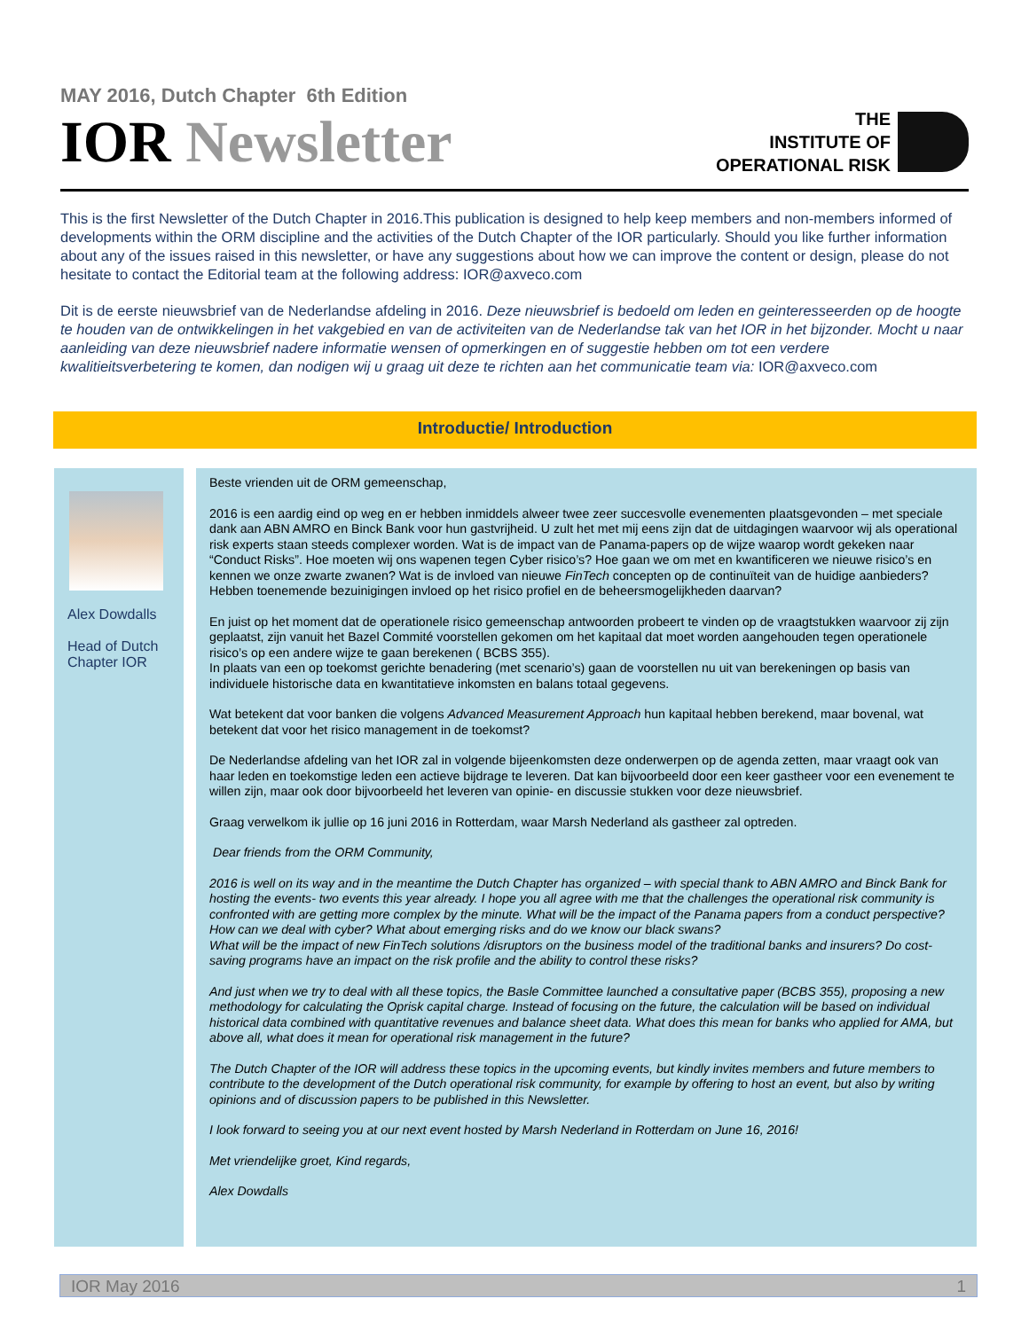MAY 2016, Dutch Chapter 6th Edition
IOR Newsletter
THE
INSTITUTE OF
OPERATIONAL RISK
This is the first Newsletter of the Dutch Chapter in 2016.This publication is designed to help keep members and non-members informed of developments within the ORM discipline and the activities of the Dutch Chapter of the IOR particularly. Should you like further information about any of the issues raised in this newsletter, or have any suggestions about how we can improve the content or design, please do not hesitate to contact the Editorial team at the following address: IOR@axveco.com
Dit is de eerste nieuwsbrief van de Nederlandse afdeling in 2016. Deze nieuwsbrief is bedoeld om leden en geinteresseerden op de hoogte te houden van de ontwikkelingen in het vakgebied en van de activiteiten van de Nederlandse tak van het IOR in het bijzonder. Mocht u naar aanleiding van deze nieuwsbrief nadere informatie wensen of opmerkingen en of suggestie hebben om tot een verdere kwalitieitsverbetering te komen, dan nodigen wij u graag uit deze te richten aan het communicatie team via: IOR@axveco.com
Introductie/ Introduction
Alex Dowdalls
Head of Dutch Chapter IOR
Beste vrienden uit de ORM gemeenschap,
2016 is een aardig eind op weg en er hebben inmiddels alweer twee zeer succesvolle evenementen plaatsgevonden – met speciale dank aan ABN AMRO en Binck Bank voor hun gastvrijheid. U zult het met mij eens zijn dat de uitdagingen waarvoor wij als operational risk experts staan steeds complexer worden. Wat is de impact van de Panama-papers op de wijze waarop wordt gekeken naar “Conduct Risks”. Hoe moeten wij ons wapenen tegen Cyber risico’s? Hoe gaan we om met en kwantificeren we nieuwe risico’s en kennen we onze zwarte zwanen? Wat is de invloed van nieuwe FinTech concepten op de continuïteit van de huidige aanbieders? Hebben toenemende bezuinigingen invloed op het risico profiel en de beheersmogelijkheden daarvan?
En juist op het moment dat de operationele risico gemeenschap antwoorden probeert te vinden op de vraagtstukken waarvoor zij zijn geplaatst, zijn vanuit het Bazel Commité voorstellen gekomen om het kapitaal dat moet worden aangehouden tegen operationele risico’s op een andere wijze te gaan berekenen ( BCBS 355).
In plaats van een op toekomst gerichte benadering (met scenario’s) gaan de voorstellen nu uit van berekeningen op basis van individuele historische data en kwantitatieve inkomsten en balans totaal gegevens.
Wat betekent dat voor banken die volgens Advanced Measurement Approach hun kapitaal hebben berekend, maar bovenal, wat betekent dat voor het risico management in de toekomst?
De Nederlandse afdeling van het IOR zal in volgende bijeenkomsten deze onderwerpen op de agenda zetten, maar vraagt ook van haar leden en toekomstige leden een actieve bijdrage te leveren. Dat kan bijvoorbeeld door een keer gastheer voor een evenement te willen zijn, maar ook door bijvoorbeeld het leveren van opinie- en discussie stukken voor deze nieuwsbrief.
Graag verwelkom ik jullie op 16 juni 2016 in Rotterdam, waar Marsh Nederland als gastheer zal optreden.
Dear friends from the ORM Community,
2016 is well on its way and in the meantime the Dutch Chapter has organized – with special thank to ABN AMRO and Binck Bank for hosting the events- two events this year already. I hope you all agree with me that the challenges the operational risk community is confronted with are getting more complex by the minute. What will be the impact of the Panama papers from a conduct perspective? How can we deal with cyber? What about emerging risks and do we know our black swans?
What will be the impact of new FinTech solutions /disruptors on the business model of the traditional banks and insurers? Do cost-saving programs have an impact on the risk profile and the ability to control these risks?
And just when we try to deal with all these topics, the Basle Committee launched a consultative paper (BCBS 355), proposing a new methodology for calculating the Oprisk capital charge. Instead of focusing on the future, the calculation will be based on individual historical data combined with quantitative revenues and balance sheet data. What does this mean for banks who applied for AMA, but above all, what does it mean for operational risk management in the future?
The Dutch Chapter of the IOR will address these topics in the upcoming events, but kindly invites members and future members to contribute to the development of the Dutch operational risk community, for example by offering to host an event, but also by writing opinions and of discussion papers to be published in this Newsletter.
I look forward to seeing you at our next event hosted by Marsh Nederland in Rotterdam on June 16, 2016!
Met vriendelijke groet, Kind regards,
Alex Dowdalls
IOR May 2016 1